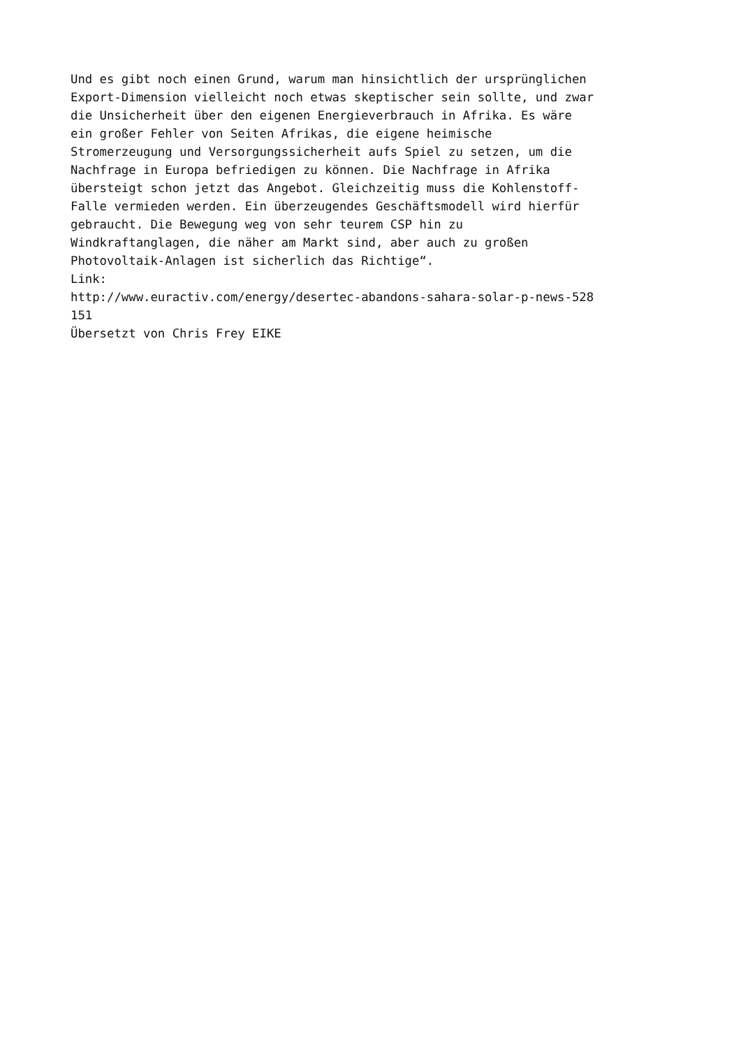Und es gibt noch einen Grund, warum man hinsichtlich der ursprünglichen Export-Dimension vielleicht noch etwas skeptischer sein sollte, und zwar die Unsicherheit über den eigenen Energieverbrauch in Afrika. Es wäre ein großer Fehler von Seiten Afrikas, die eigene heimische Stromerzeugung und Versorgungssicherheit aufs Spiel zu setzen, um die Nachfrage in Europa befriedigen zu können. Die Nachfrage in Afrika übersteigt schon jetzt das Angebot. Gleichzeitig muss die Kohlenstoff- Falle vermieden werden. Ein überzeugendes Geschäftsmodell wird hierfür gebraucht. Die Bewegung weg von sehr teurem CSP hin zu Windkraftanglagen, die näher am Markt sind, aber auch zu großen Photovoltaik-Anlagen ist sicherlich das Richtige“.
Link:
http://www.euractiv.com/energy/desertec-abandons-sahara-solar-p-news-528 151
Übersetzt von Chris Frey EIKE